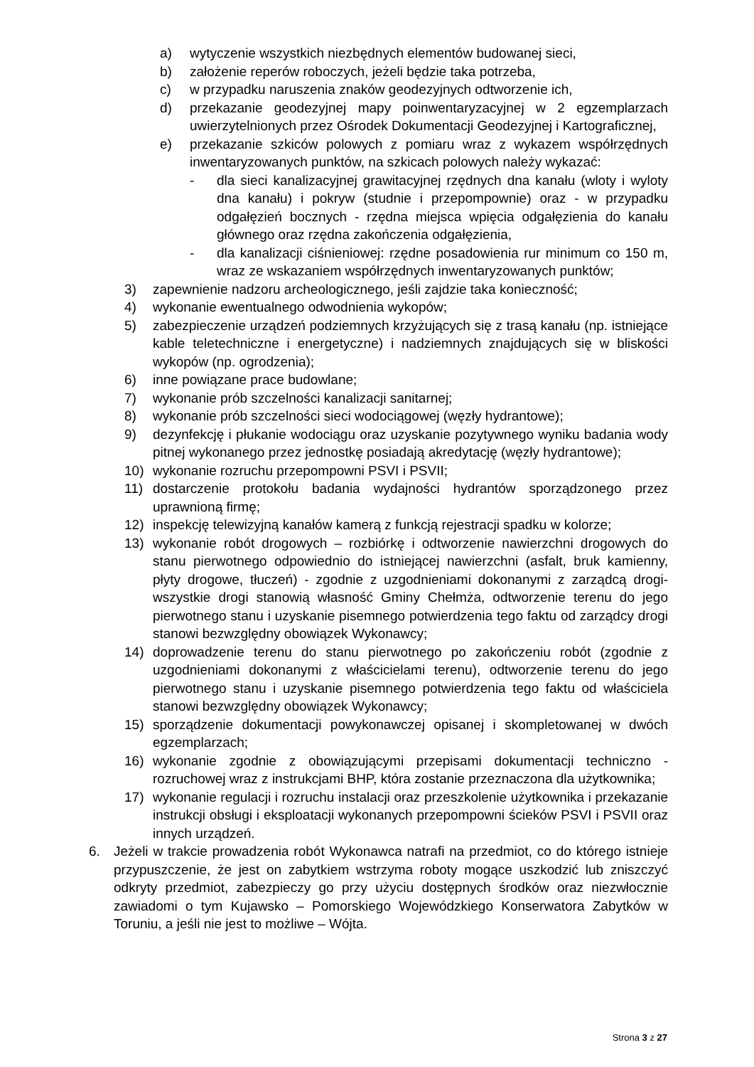a) wytyczenie wszystkich niezbędnych elementów budowanej sieci,
b) założenie reperów roboczych, jeżeli będzie taka potrzeba,
c) w przypadku naruszenia znaków geodezyjnych odtworzenie ich,
d) przekazanie geodezyjnej mapy poinwentaryzacyjnej w 2 egzemplarzach uwierzytelnionych przez Ośrodek Dokumentacji Geodezyjnej i Kartograficznej,
e) przekazanie szkiców polowych z pomiaru wraz z wykazem współrzędnych inwentaryzowanych punktów, na szkicach polowych należy wykazać:
- dla sieci kanalizacyjnej grawitacyjnej rzędnych dna kanału (wloty i wyloty dna kanału) i pokryw (studnie i przepompownie) oraz - w przypadku odgałęzień bocznych - rzędna miejsca wpięcia odgałęzienia do kanału głównego oraz rzędna zakończenia odgałęzienia,
- dla kanalizacji ciśnieniowej: rzędne posadowienia rur minimum co 150 m, wraz ze wskazaniem współrzędnych inwentaryzowanych punktów;
3) zapewnienie nadzoru archeologicznego, jeśli zajdzie taka konieczność;
4) wykonanie ewentualnego odwodnienia wykopów;
5) zabezpieczenie urządzeń podziemnych krzyżujących się z trasą kanału (np. istniejące kable teletechniczne i energetyczne) i nadziemnych znajdujących się w bliskości wykopów (np. ogrodzenia);
6) inne powiązane prace budowlane;
7) wykonanie prób szczelności kanalizacji sanitarnej;
8) wykonanie prób szczelności sieci wodociągowej (węzły hydrantowe);
9) dezynfekcję i płukanie wodociągu oraz uzyskanie pozytywnego wyniku badania wody pitnej wykonanego przez jednostkę posiadają akredytację (węzły hydrantowe);
10) wykonanie rozruchu przepompowni PSVI i PSVII;
11) dostarczenie protokołu badania wydajności hydrantów sporządzonego przez uprawnioną firmę;
12) inspekcję telewizyjną kanałów kamerą z funkcją rejestracji spadku w kolorze;
13) wykonanie robót drogowych – rozbiórkę i odtworzenie nawierzchni drogowych do stanu pierwotnego odpowiednio do istniejącej nawierzchni (asfalt, bruk kamienny, płyty drogowe, tłuczeń) - zgodnie z uzgodnieniami dokonanymi z zarządcą drogi- wszystkie drogi stanowią własność Gminy Chełmża, odtworzenie terenu do jego pierwotnego stanu i uzyskanie pisemnego potwierdzenia tego faktu od zarządcy drogi stanowi bezwzględny obowiązek Wykonawcy;
14) doprowadzenie terenu do stanu pierwotnego po zakończeniu robót (zgodnie z uzgodnieniami dokonanymi z właścicielami terenu), odtworzenie terenu do jego pierwotnego stanu i uzyskanie pisemnego potwierdzenia tego faktu od właściciela stanowi bezwzględny obowiązek Wykonawcy;
15) sporządzenie dokumentacji powykonawczej opisanej i skompletowanej w dwóch egzemplarzach;
16) wykonanie zgodnie z obowiązującymi przepisami dokumentacji techniczno -rozruchowej wraz z instrukcjami BHP, która zostanie przeznaczona dla użytkownika;
17) wykonanie regulacji i rozruchu instalacji oraz przeszkolenie użytkownika i przekazanie instrukcji obsługi i eksploatacji wykonanych przepompowni ścieków PSVI i PSVII oraz innych urządzeń.
6. Jeżeli w trakcie prowadzenia robót Wykonawca natrafi na przedmiot, co do którego istnieje przypuszczenie, że jest on zabytkiem wstrzyma roboty mogące uszkodzić lub zniszczyć odkryty przedmiot, zabezpieczy go przy użyciu dostępnych środków oraz niezwłocznie zawiadomi o tym Kujawsko – Pomorskiego Wojewódzkiego Konserwatora Zabytków w Toruniu, a jeśli nie jest to możliwe – Wójta.
Strona 3 z 27